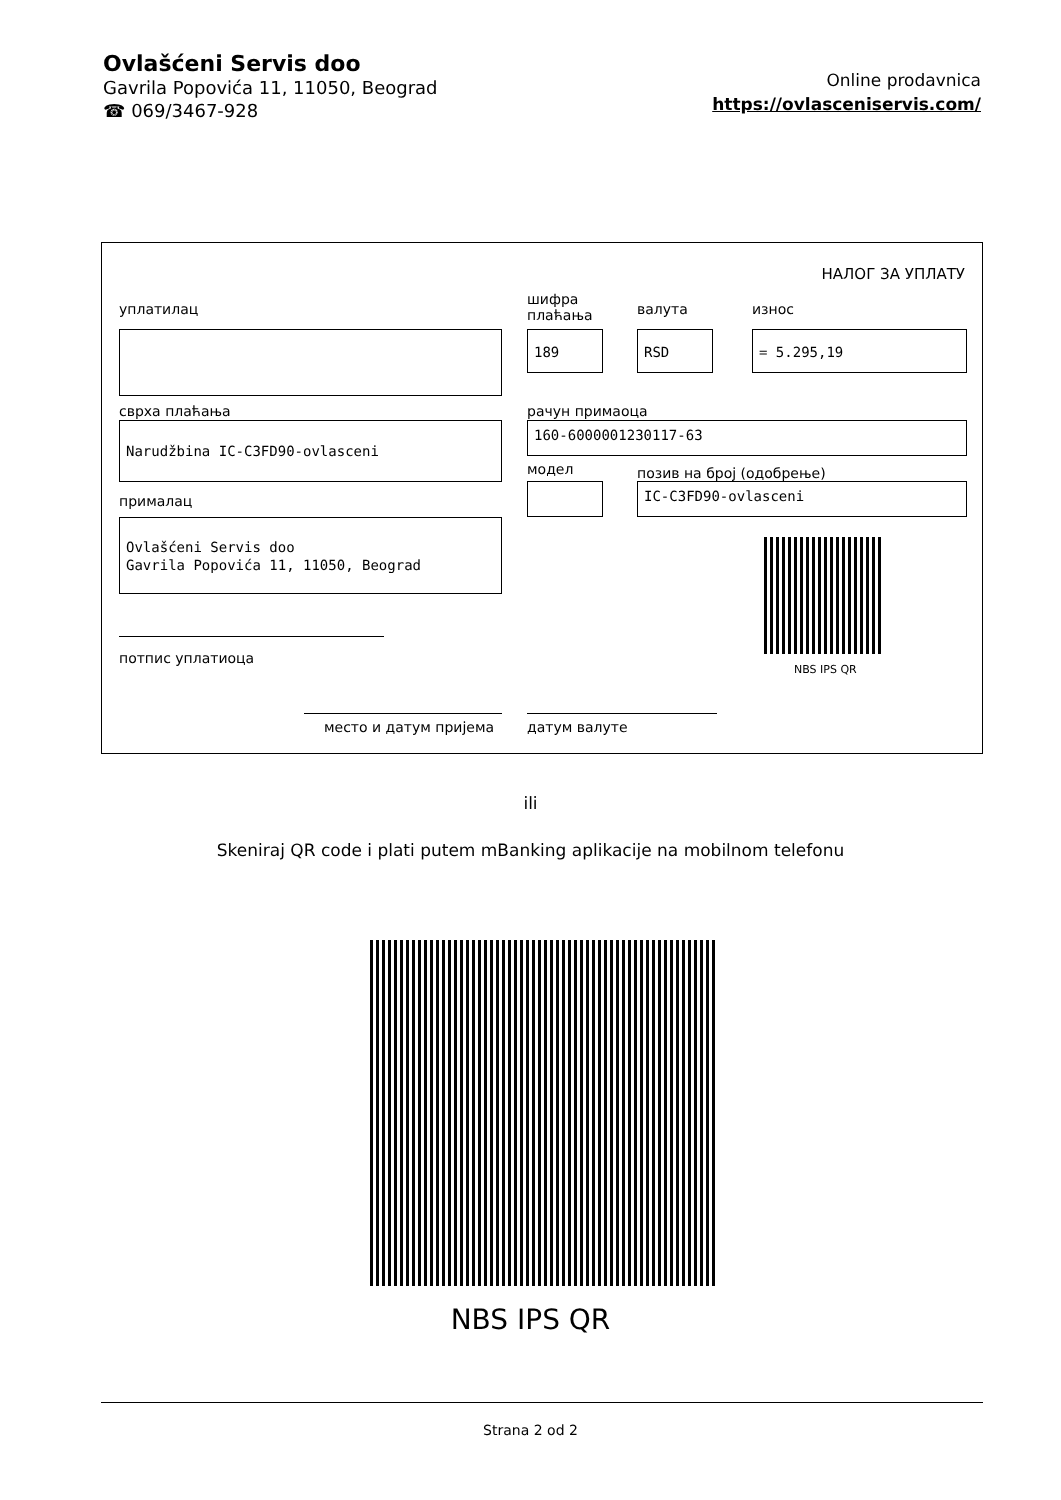Ovlašćeni Servis doo
Gavrila Popovića 11, 11050, Beograd
☎ 069/3467-928
Online prodavnica
https://ovlasceniservis.com/
НАЛОГ ЗА УПЛАТУ
уплатилац
шифра
плаћања
валута износ
189 RSD = 5.295,19
сврха плаћања рачун примаоца
Narudžbina IC-C3FD90-ovlasceni 160-6000001230117-63
модел позив на број (одобрење)
IC-C3FD90-ovlasceni
прималац
Ovlašćeni Servis doo
Gavrila Popovića 11, 11050, Beograd
NBS IPS QR
потпис уплатиоца
место и датум пријема датум валуте
ili
Skeniraj QR code i plati putem mBanking aplikacije na mobilnom telefonu
NBS IPS QR
Strana 2 od 2